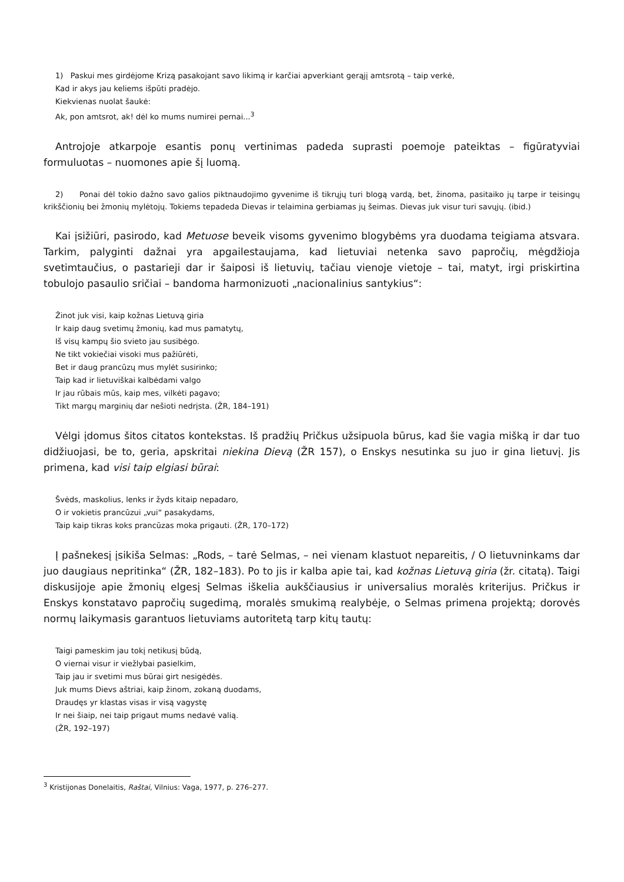1) Paskui mes girdėjome Krizą pasakojant savo likimą ir karčiai apverkiant gerąjį amtsrotą – taip verkė,
Kad ir akys jau keliems išpūti pradėjo.
Kiekvienas nuolat šaukė:
Ak, pon amtsrot, ak! dėl ko mums numirei pernai...<sup>3</sup>
Antrojoje atkarpoje esantis ponų vertinimas padeda suprasti poemoje pateiktas – figūratyviai formuluotas – nuomones apie šį luomą.
2) Ponai dėl tokio dažno savo galios piktnaudojimo gyvenime iš tikrųjų turi blogą vardą, bet, žinoma, pasitaiko jų tarpe ir teisingų krikščionių bei žmonių mylėtojų. Tokiems tepadeda Dievas ir telaimina gerbiamas jų šeimas. Dievas juk visur turi savųjų. (ibid.)
Kai įsižiūri, pasirodo, kad Metuose beveik visoms gyvenimo blogybėms yra duodama teigiama atsvara. Tarkim, palyginti dažnai yra apgailestaujama, kad lietuviai netenka savo papročių, mėgdžioja svetimtaučius, o pastarieji dar ir šaiposi iš lietuvių, tačiau vienoje vietoje – tai, matyt, irgi priskirtina tobulojo pasaulio sričiai – bandoma harmonizuoti „nacionalinius santykius“:
Žinot juk visi, kaip kožnas Lietuvą giria
Ir kaip daug svetimų žmonių, kad mus pamatytų,
Iš visų kampų šio svieto jau susibėgo.
Ne tikt vokiečiai visoki mus pažiūrėti,
Bet ir daug prancūzų mus mylėt susirinko;
Taip kad ir lietuviškai kalbėdami valgo
Ir jau rūbais mūs, kaip mes, vilkėti pagavo;
Tikt margų marginių dar nešioti nedrįsta. (ŽR, 184–191)
Vėlgi įdomus šitos citatos kontekstas. Iš pradžių Pričkus užsipuola būrus, kad šie vagia mišką ir dar tuo didžiuojasi, be to, geria, apskritai niekina Dievą (ŽR 157), o Enskys nesutinka su juo ir gina lietuvį. Jis primena, kad visi taip elgiasi būrai:
Švėds, maskolius, lenks ir žyds kitaip nepadaro,
O ir vokietis prancūzui „vui“ pasakydams,
Taip kaip tikras koks prancūzas moka prigauti. (ŽR, 170–172)
Į pašnekesį įsikiša Selmas: „Rods, – tarė Selmas, – nei vienam klastuot nepareitis, / O lietuvninkams dar juo daugiaus nepritinka“ (ŽR, 182–183). Po to jis ir kalba apie tai, kad kožnas Lietuvą giria (žr. citatą). Taigi diskusijoje apie žmonių elgesį Selmas iškelia aukščiausius ir universalius moralės kriterijus. Pričkus ir Enskys konstatavo papročių sugedimą, moralės smukimą realybėje, o Selmas primena projektą; dorovės normų laikymasis garantuos lietuviams autoritetą tarp kitų tautų:
Taigi pameskim jau tokį netikusį būdą,
O viernai visur ir viežlybai pasielkim,
Taip jau ir svetimi mus būrai girt nesigėdės.
Juk mums Dievs aštriai, kaip žinom, zokaną duodams,
Draudęs yr klastas visas ir visą vagystę
Ir nei šiaip, nei taip prigaut mums nedavė valią.
(ŽR, 192–197)
<sup>3</sup> Kristijonas Donelaitis, Raštai, Vilnius: Vaga, 1977, p. 276–277.